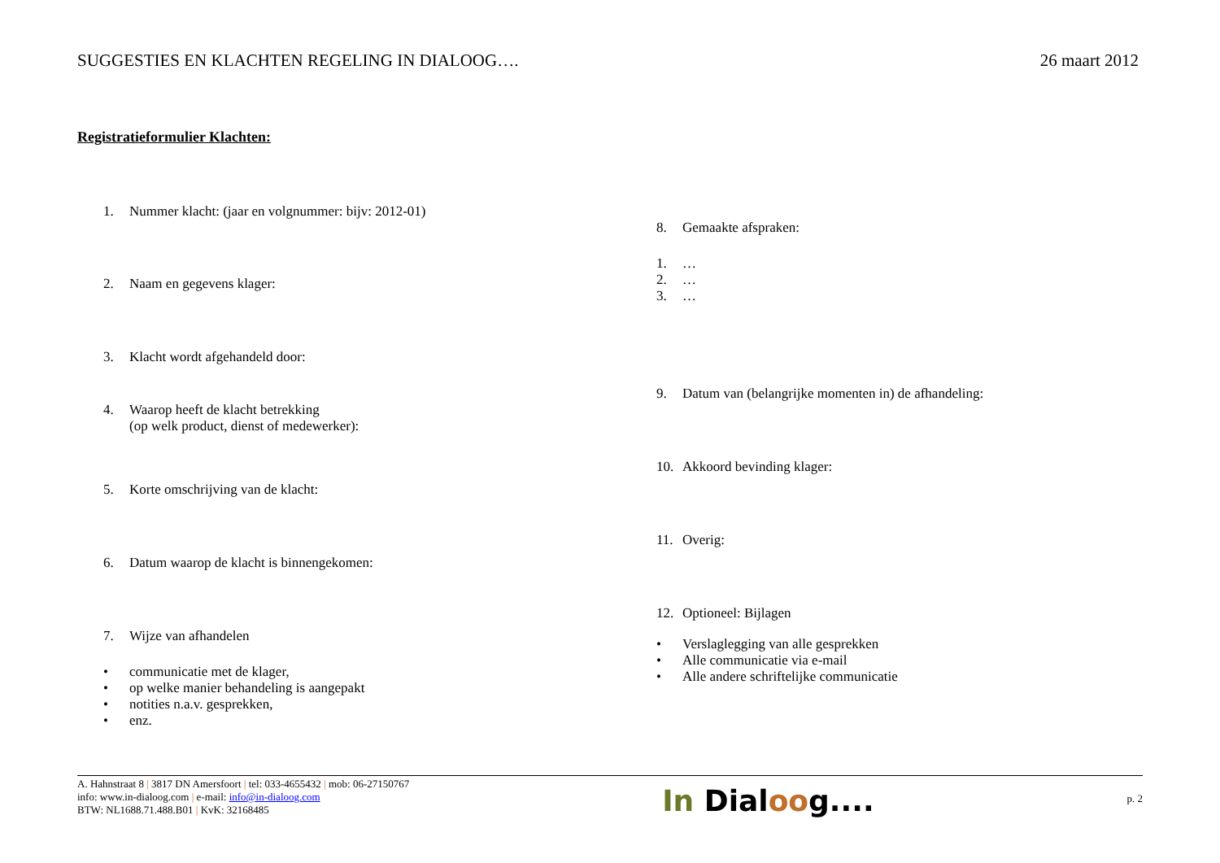SUGGESTIES EN KLACHTEN REGELING IN DIALOOG…. 26 maart 2012
Registratieformulier Klachten:
1. Nummer klacht: (jaar en volgnummer: bijv: 2012-01)
2. Naam en gegevens klager:
3. Klacht wordt afgehandeld door:
4. Waarop heeft de klacht betrekking
(op welk product, dienst of medewerker):
5. Korte omschrijving van de klacht:
6. Datum waarop de klacht is binnengekomen:
7. Wijze van afhandelen
• communicatie met de klager,
• op welke manier behandeling is aangepakt
• notities n.a.v. gesprekken,
• enz.
8. Gemaakte afspraken:
1. …
2. …
3. …
9. Datum van (belangrijke momenten in) de afhandeling:
10. Akkoord bevinding klager:
11. Overig:
12. Optioneel: Bijlagen
• Verslaglegging van alle gesprekken
• Alle communicatie via e-mail
• Alle andere schriftelijke communicatie
A. Hahnstraat 8 | 3817 DN Amersfoort | tel: 033-4655432 | mob: 06-27150767
info: www.in-dialoog.com | e-mail: info@in-dialoog.com
BTW: NL1688.71.488.B01 | KvK: 32168485
In Dialoog....
p. 2